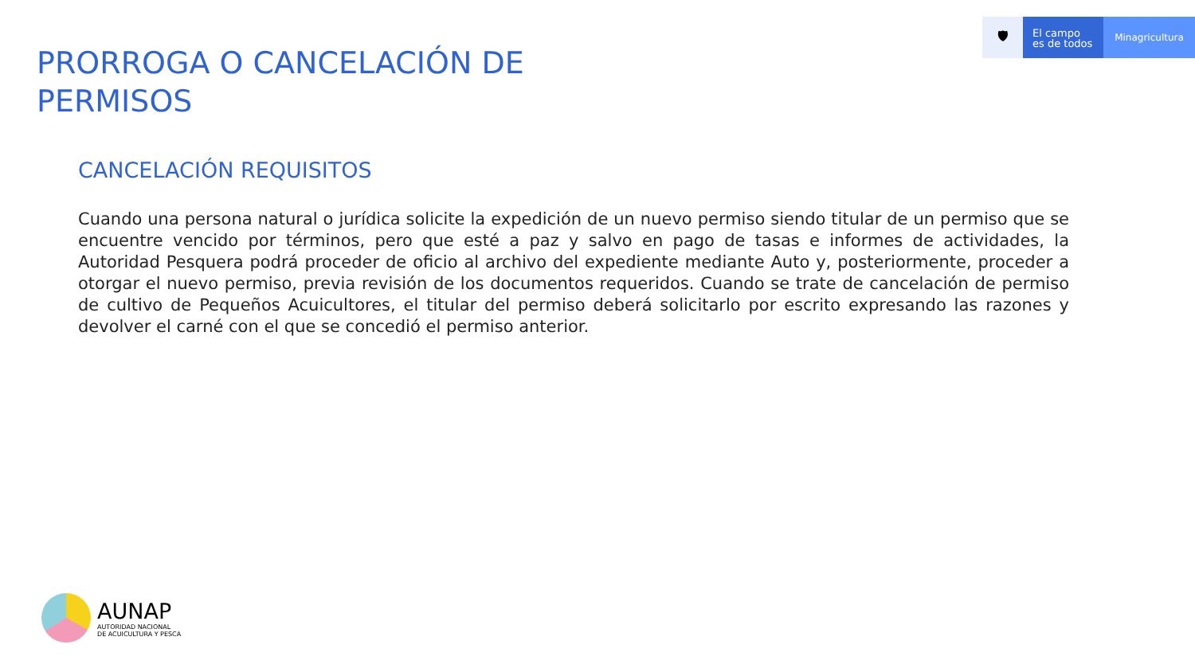🛡
El campo
es de todos
Minagricultura
PRORROGA O CANCELACIÓN DE
PERMISOS
CANCELACIÓN REQUISITOS
Cuando una persona natural o jurídica solicite la expedición de un nuevo permiso siendo titular de un permiso que se encuentre vencido por términos, pero que esté a paz y salvo en pago de tasas e informes de actividades, la Autoridad Pesquera podrá proceder de oficio al archivo del expediente mediante Auto y, posteriormente, proceder a otorgar el nuevo permiso, previa revisión de los documentos requeridos. Cuando se trate de cancelación de permiso de cultivo de Pequeños Acuicultores, el titular del permiso deberá solicitarlo por escrito expresando las razones y devolver el carné con el que se concedió el permiso anterior.
AUNAP
AUTORIDAD NACIONAL
DE ACUICULTURA Y PESCA